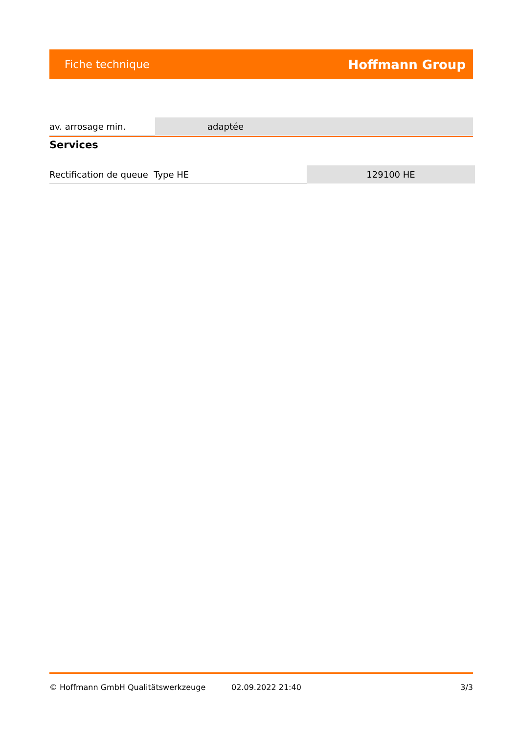Fiche technique Hoffmann Group
| av. arrosage min. | adaptée |
Services
| Rectification de queue Type HE | 129100 HE |
© Hoffmann GmbH Qualitätswerkzeuge 02.09.2022 21:40 3/3